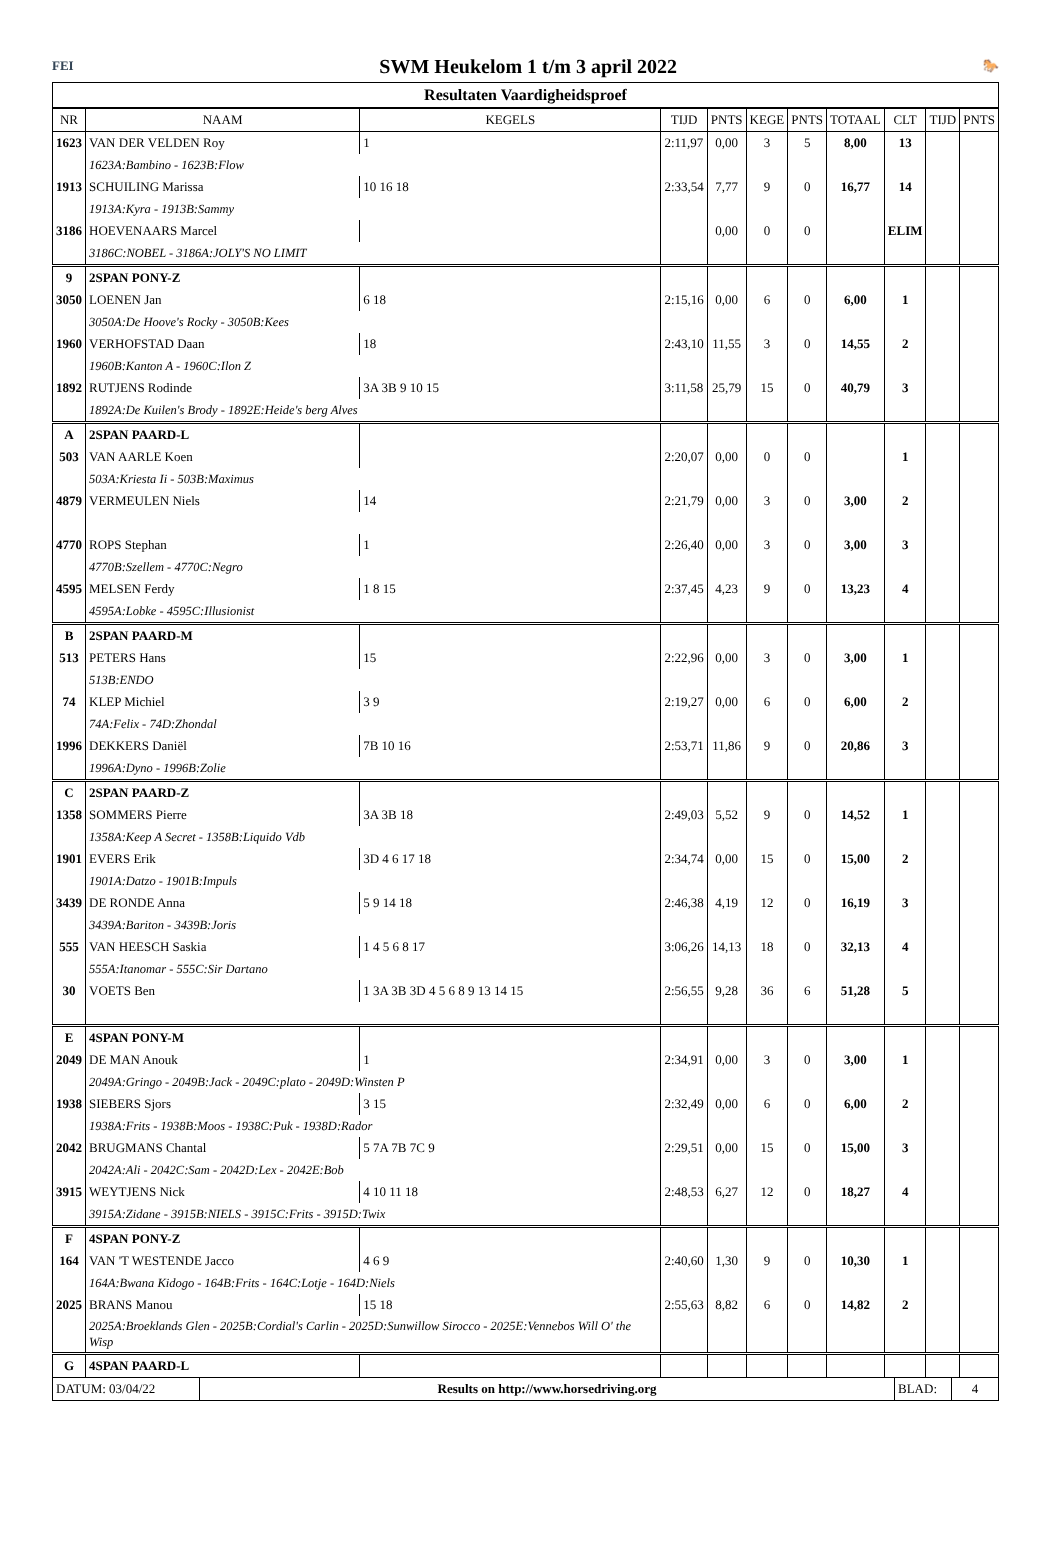FEI
SWM Heukelom 1 t/m 3 april 2022
🐎
Resultaten Vaardigheidsproef
| NR | NAAM | KEGELS | TIJD | PNTS | KEGE | PNTS | TOTAAL | CLT | TIJD | PNTS |
| --- | --- | --- | --- | --- | --- | --- | --- | --- | --- | --- |
| 1623 | VAN DER VELDEN Roy | 1 | 2:11,97 | 0,00 | 3 | 5 | 8,00 | 13 | | |
| | 1623A:Bambino - 1623B:Flow | | | | | | | | | |
| 1913 | SCHUILING Marissa | 10 16 18 | 2:33,54 | 7,77 | 9 | 0 | 16,77 | 14 | | |
| | 1913A:Kyra - 1913B:Sammy | | | | | | | | | |
| 3186 | HOEVENAARS Marcel | | | 0,00 | 0 | 0 | | ELIM | | |
| | 3186C:NOBEL - 3186A:JOLY'S NO LIMIT | | | | | | | | | |
| 9 | 2SPAN PONY-Z | | | | | | | | | |
| 3050 | LOENEN Jan | 6 18 | 2:15,16 | 0,00 | 6 | 0 | 6,00 | 1 | | |
| | 3050A:De Hoove's Rocky - 3050B:Kees | | | | | | | | | |
| 1960 | VERHOFSTAD Daan | 18 | 2:43,10 | 11,55 | 3 | 0 | 14,55 | 2 | | |
| | 1960B:Kanton A - 1960C:Ilon Z | | | | | | | | | |
| 1892 | RUTJENS Rodinde | 3A 3B 9 10 15 | 3:11,58 | 25,79 | 15 | 0 | 40,79 | 3 | | |
| | 1892A:De Kuilen's Brody - 1892E:Heide's berg Alves | | | | | | | | | |
| A | 2SPAN PAARD-L | | | | | | | | | |
| 503 | VAN AARLE Koen | | 2:20,07 | 0,00 | 0 | 0 | | 1 | | |
| | 503A:Kriesta Ii - 503B:Maximus | | | | | | | | | |
| 4879 | VERMEULEN Niels | 14 | 2:21,79 | 0,00 | 3 | 0 | 3,00 | 2 | | |
| 4770 | ROPS Stephan | 1 | 2:26,40 | 0,00 | 3 | 0 | 3,00 | 3 | | |
| | 4770B:Szellem - 4770C:Negro | | | | | | | | | |
| 4595 | MELSEN Ferdy | 1 8 15 | 2:37,45 | 4,23 | 9 | 0 | 13,23 | 4 | | |
| | 4595A:Lobke - 4595C:Illusionist | | | | | | | | | |
| B | 2SPAN PAARD-M | | | | | | | | | |
| 513 | PETERS Hans | 15 | 2:22,96 | 0,00 | 3 | 0 | 3,00 | 1 | | |
| | 513B:ENDO | | | | | | | | | |
| 74 | KLEP Michiel | 3 9 | 2:19,27 | 0,00 | 6 | 0 | 6,00 | 2 | | |
| | 74A:Felix - 74D:Zhondal | | | | | | | | | |
| 1996 | DEKKERS Daniël | 7B 10 16 | 2:53,71 | 11,86 | 9 | 0 | 20,86 | 3 | | |
| | 1996A:Dyno - 1996B:Zolie | | | | | | | | | |
| C | 2SPAN PAARD-Z | | | | | | | | | |
| 1358 | SOMMERS Pierre | 3A 3B 18 | 2:49,03 | 5,52 | 9 | 0 | 14,52 | 1 | | |
| | 1358A:Keep A Secret - 1358B:Liquido Vdb | | | | | | | | | |
| 1901 | EVERS Erik | 3D 4 6 17 18 | 2:34,74 | 0,00 | 15 | 0 | 15,00 | 2 | | |
| | 1901A:Datzo - 1901B:Impuls | | | | | | | | | |
| 3439 | DE RONDE Anna | 5 9 14 18 | 2:46,38 | 4,19 | 12 | 0 | 16,19 | 3 | | |
| | 3439A:Bariton - 3439B:Joris | | | | | | | | | |
| 555 | VAN HEESCH Saskia | 1 4 5 6 8 17 | 3:06,26 | 14,13 | 18 | 0 | 32,13 | 4 | | |
| | 555A:Itanomar - 555C:Sir Dartano | | | | | | | | | |
| 30 | VOETS Ben | 1 3A 3B 3D 4 5 6 8 9 13 14 15 | 2:56,55 | 9,28 | 36 | 6 | 51,28 | 5 | | |
| E | 4SPAN PONY-M | | | | | | | | | |
| 2049 | DE MAN Anouk | 1 | 2:34,91 | 0,00 | 3 | 0 | 3,00 | 1 | | |
| | 2049A:Gringo - 2049B:Jack - 2049C:plato - 2049D:Winsten P | | | | | | | | | |
| 1938 | SIEBERS Sjors | 3 15 | 2:32,49 | 0,00 | 6 | 0 | 6,00 | 2 | | |
| | 1938A:Frits - 1938B:Moos - 1938C:Puk - 1938D:Rador | | | | | | | | | |
| 2042 | BRUGMANS Chantal | 5 7A 7B 7C 9 | 2:29,51 | 0,00 | 15 | 0 | 15,00 | 3 | | |
| | 2042A:Ali - 2042C:Sam - 2042D:Lex - 2042E:Bob | | | | | | | | | |
| 3915 | WEYTJENS Nick | 4 10 11 18 | 2:48,53 | 6,27 | 12 | 0 | 18,27 | 4 | | |
| | 3915A:Zidane - 3915B:NIELS - 3915C:Frits - 3915D:Twix | | | | | | | | | |
| F | 4SPAN PONY-Z | | | | | | | | | |
| 164 | VAN 'T WESTENDE Jacco | 4 6 9 | 2:40,60 | 1,30 | 9 | 0 | 10,30 | 1 | | |
| | 164A:Bwana Kidogo - 164B:Frits - 164C:Lotje - 164D:Niels | | | | | | | | | |
| 2025 | BRANS Manou | 15 18 | 2:55,63 | 8,82 | 6 | 0 | 14,82 | 2 | | |
| | 2025A:Broeklands Glen - 2025B:Cordial's Carlin - 2025D:Sunwillow Sirocco - 2025E:Vennebos Will O' the Wisp | | | | | | | | | |
| G | 4SPAN PAARD-L | | | | | | | | | |
| DATUM: 03/04/22 | Results on http://www.horsedriving.org | BLAD: | 4 |